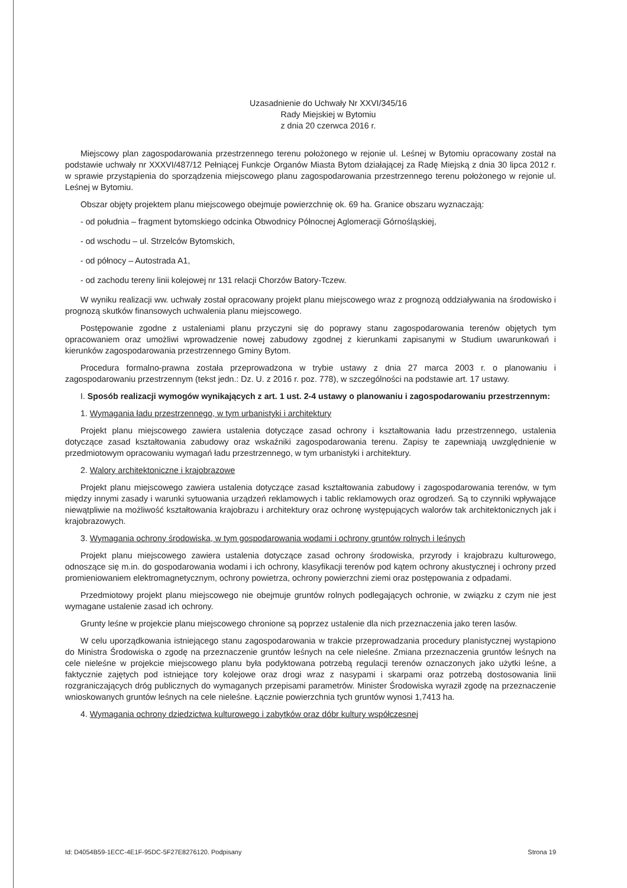Uzasadnienie do Uchwały Nr XXVI/345/16
Rady Miejskiej w Bytomiu
z dnia 20 czerwca 2016 r.
Miejscowy plan zagospodarowania przestrzennego terenu położonego w rejonie ul. Leśnej w Bytomiu opracowany został na podstawie uchwały nr XXXVI/487/12 Pełniącej Funkcje Organów Miasta Bytom działającej za Radę Miejską z dnia 30 lipca 2012 r. w sprawie przystąpienia do sporządzenia miejscowego planu zagospodarowania przestrzennego terenu położonego w rejonie ul. Leśnej w Bytomiu.
Obszar objęty projektem planu miejscowego obejmuje powierzchnię ok. 69 ha. Granice obszaru wyznaczają:
- od południa – fragment bytomskiego odcinka Obwodnicy Północnej Aglomeracji Górnośląskiej,
- od wschodu – ul. Strzelców Bytomskich,
- od północy – Autostrada A1,
- od zachodu tereny linii kolejowej nr 131 relacji Chorzów Batory-Tczew.
W wyniku realizacji ww. uchwały został opracowany projekt planu miejscowego wraz z prognozą oddziaływania na środowisko i prognozą skutków finansowych uchwalenia planu miejscowego.
Postępowanie zgodne z ustaleniami planu przyczyni się do poprawy stanu zagospodarowania terenów objętych tym opracowaniem oraz umożliwi wprowadzenie nowej zabudowy zgodnej z kierunkami zapisanymi w Studium uwarunkowań i kierunków zagospodarowania przestrzennego Gminy Bytom.
Procedura formalno-prawna została przeprowadzona w trybie ustawy z dnia 27 marca 2003 r. o planowaniu i zagospodarowaniu przestrzennym (tekst jedn.: Dz. U. z 2016 r. poz. 778), w szczególności na podstawie art. 17 ustawy.
I. Sposób realizacji wymogów wynikających z art. 1 ust. 2-4 ustawy o planowaniu i zagospodarowaniu przestrzennym:
1. Wymagania ładu przestrzennego, w tym urbanistyki i architektury
Projekt planu miejscowego zawiera ustalenia dotyczące zasad ochrony i kształtowania ładu przestrzennego, ustalenia dotyczące zasad kształtowania zabudowy oraz wskaźniki zagospodarowania terenu. Zapisy te zapewniają uwzględnienie w przedmiotowym opracowaniu wymagań ładu przestrzennego, w tym urbanistyki i architektury.
2. Walory architektoniczne i krajobrazowe
Projekt planu miejscowego zawiera ustalenia dotyczące zasad kształtowania zabudowy i zagospodarowania terenów, w tym między innymi zasady i warunki sytuowania urządzeń reklamowych i tablic reklamowych oraz ogrodzeń. Są to czynniki wpływające niewątpliwie na możliwość kształtowania krajobrazu i architektury oraz ochronę występujących walorów tak architektonicznych jak i krajobrazowych.
3. Wymagania ochrony środowiska, w tym gospodarowania wodami i ochrony gruntów rolnych i leśnych
Projekt planu miejscowego zawiera ustalenia dotyczące zasad ochrony środowiska, przyrody i krajobrazu kulturowego, odnoszące się m.in. do gospodarowania wodami i ich ochrony, klasyfikacji terenów pod kątem ochrony akustycznej i ochrony przed promieniowaniem elektromagnetycznym, ochrony powietrza, ochrony powierzchni ziemi oraz postępowania z odpadami.
Przedmiotowy projekt planu miejscowego nie obejmuje gruntów rolnych podlegających ochronie, w związku z czym nie jest wymagane ustalenie zasad ich ochrony.
Grunty leśne w projekcie planu miejscowego chronione są poprzez ustalenie dla nich przeznaczenia jako teren lasów.
W celu uporządkowania istniejącego stanu zagospodarowania w trakcie przeprowadzania procedury planistycznej wystąpiono do Ministra Środowiska o zgodę na przeznaczenie gruntów leśnych na cele nieleśne. Zmiana przeznaczenia gruntów leśnych na cele nieleśne w projekcie miejscowego planu była podyktowana potrzebą regulacji terenów oznaczonych jako użytki leśne, a faktycznie zajętych pod istniejące tory kolejowe oraz drogi wraz z nasypami i skarpami oraz potrzebą dostosowania linii rozgraniczających dróg publicznych do wymaganych przepisami parametrów. Minister Środowiska wyraził zgodę na przeznaczenie wnioskowanych gruntów leśnych na cele nieleśne. Łącznie powierzchnia tych gruntów wynosi 1,7413 ha.
4. Wymagania ochrony dziedzictwa kulturowego i zabytków oraz dóbr kultury współczesnej
Id: D4054B59-1ECC-4E1F-95DC-5F27E8276120. Podpisany Strona 19